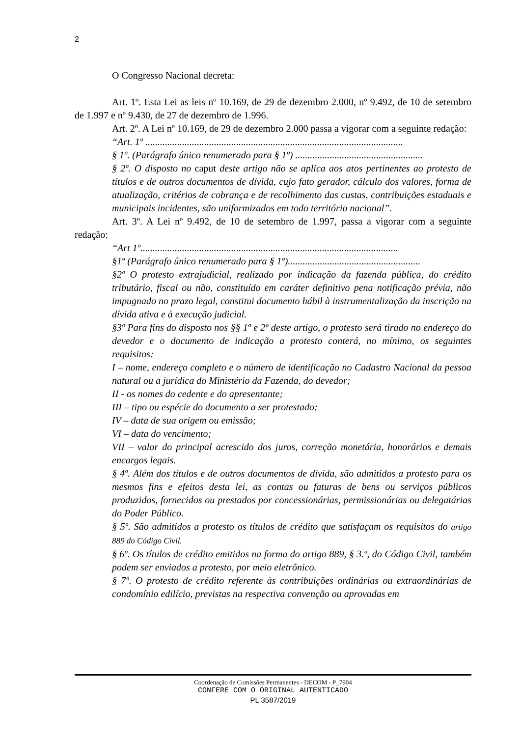2
O Congresso Nacional decreta:
Art. 1º. Esta Lei as leis nº 10.169, de 29 de dezembro 2.000, nº 9.492, de 10 de setembro de 1.997 e nº 9.430, de 27 de dezembro de 1.996.
Art. 2º. A Lei nº 10.169, de 29 de dezembro 2.000 passa a vigorar com a seguinte redação:
“Art. 1º .........................................................................................................
§ 1º. (Parágrafo único renumerado para § 1º) ....................................................
§ 2º. O disposto no caput deste artigo não se aplica aos atos pertinentes ao protesto de títulos e de outros documentos de dívida, cujo fato gerador, cálculo dos valores, forma de atualização, critérios de cobrança e de recolhimento das custas, contribuições estaduais e municipais incidentes, são uniformizados em todo território nacional”.
Art. 3º. A Lei nº 9.492, de 10 de setembro de 1.997, passa a vigorar com a seguinte redação:
“Art 1º.........................................................................................................
§1º (Parágrafo único renumerado para § 1º)......................................................
§2º O protesto extrajudicial, realizado por indicação da fazenda pública, do crédito tributário, fiscal ou não, constituído em caráter definitivo pena notificação prévia, não impugnado no prazo legal, constitui documento hábil à instrumentalização da inscrição na dívida ativa e à execução judicial.
§3º Para fins do disposto nos §§ 1º e 2º deste artigo, o protesto será tirado no endereço do devedor e o documento de indicação a protesto conterá, no mínimo, os seguintes requisitos:
I – nome, endereço completo e o número de identificação no Cadastro Nacional da pessoa natural ou a jurídica do Ministério da Fazenda, do devedor;
II - os nomes do cedente e do apresentante;
III – tipo ou espécie do documento a ser protestado;
IV – data de sua origem ou emissão;
VI – data do vencimento;
VII – valor do principal acrescido dos juros, correção monetária, honorários e demais encargos legais.
§ 4º. Além dos títulos e de outros documentos de dívida, são admitidos a protesto para os mesmos fins e efeitos desta lei, as contas ou faturas de bens ou serviços públicos produzidos, fornecidos ou prestados por concessionárias, permissionárias ou delegatárias do Poder Público.
§ 5º. São admitidos a protesto os títulos de crédito que satisfaçam os requisitos do artigo 889 do Código Civil.
§ 6º. Os títulos de crédito emitidos na forma do artigo 889, § 3.º, do Código Civil, também podem ser enviados a protesto, por meio eletrônico.
§ 7º. O protesto de crédito referente às contribuições ordinárias ou extraordinárias de condomínio edilício, previstas na respectiva convenção ou aprovadas em
Coordenação de Comissões Permanentes - DECOM - P_7904
CONFERE COM O ORIGINAL AUTENTICADO
PL 3587/2019